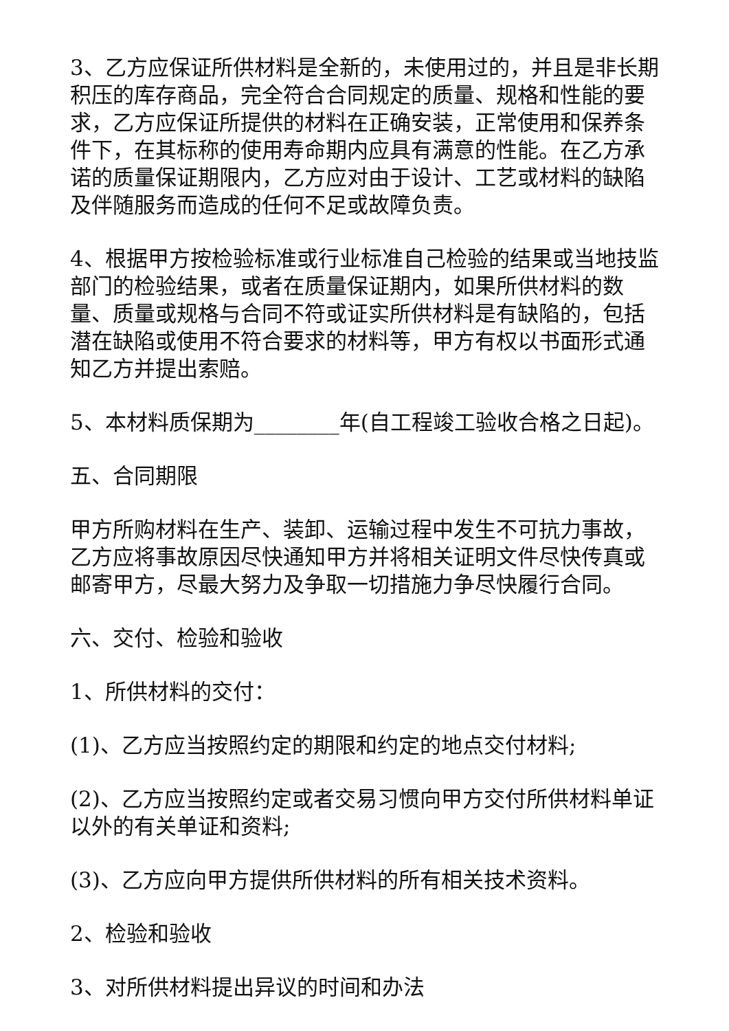3、乙方应保证所供材料是全新的，未使用过的，并且是非长期积压的库存商品，完全符合合同规定的质量、规格和性能的要求，乙方应保证所提供的材料在正确安装，正常使用和保养条件下，在其标称的使用寿命期内应具有满意的性能。在乙方承诺的质量保证期限内，乙方应对由于设计、工艺或材料的缺陷及伴随服务而造成的任何不足或故障负责。
4、根据甲方按检验标准或行业标准自己检验的结果或当地技监部门的检验结果，或者在质量保证期内，如果所供材料的数量、质量或规格与合同不符或证实所供材料是有缺陷的，包括潜在缺陷或使用不符合要求的材料等，甲方有权以书面形式通知乙方并提出索赔。
5、本材料质保期为________年(自工程竣工验收合格之日起)。
五、合同期限
甲方所购材料在生产、装卸、运输过程中发生不可抗力事故，乙方应将事故原因尽快通知甲方并将相关证明文件尽快传真或邮寄甲方，尽最大努力及争取一切措施力争尽快履行合同。
六、交付、检验和验收
1、所供材料的交付：
(1)、乙方应当按照约定的期限和约定的地点交付材料;
(2)、乙方应当按照约定或者交易习惯向甲方交付所供材料单证以外的有关单证和资料;
(3)、乙方应向甲方提供所供材料的所有相关技术资料。
2、检验和验收
3、对所供材料提出异议的时间和办法